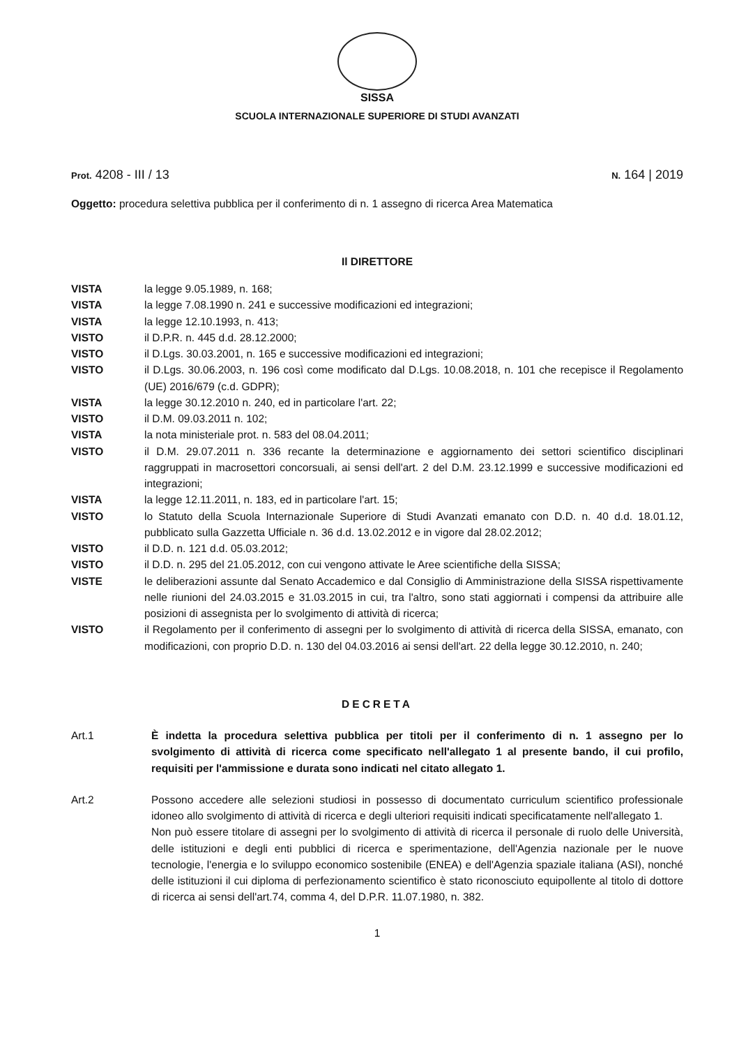SISSA
SCUOLA INTERNAZIONALE SUPERIORE DI STUDI AVANZATI
Prot. 4208 - III / 13 N. 164 | 2019
Oggetto: procedura selettiva pubblica per il conferimento di n. 1 assegno di ricerca Area Matematica
Il DIRETTORE
VISTA la legge 9.05.1989, n. 168;
VISTA la legge 7.08.1990 n. 241 e successive modificazioni ed integrazioni;
VISTA la legge 12.10.1993, n. 413;
VISTO il D.P.R. n. 445 d.d. 28.12.2000;
VISTO il D.Lgs. 30.03.2001, n. 165 e successive modificazioni ed integrazioni;
VISTO il D.Lgs. 30.06.2003, n. 196 così come modificato dal D.Lgs. 10.08.2018, n. 101 che recepisce il Regolamento (UE) 2016/679 (c.d. GDPR);
VISTA la legge 30.12.2010 n. 240, ed in particolare l'art. 22;
VISTO il D.M. 09.03.2011 n. 102;
VISTA la nota ministeriale prot. n. 583 del 08.04.2011;
VISTO il D.M. 29.07.2011 n. 336 recante la determinazione e aggiornamento dei settori scientifico disciplinari raggruppati in macrosettori concorsuali, ai sensi dell'art. 2 del D.M. 23.12.1999 e successive modificazioni ed integrazioni;
VISTA la legge 12.11.2011, n. 183, ed in particolare l'art. 15;
VISTO lo Statuto della Scuola Internazionale Superiore di Studi Avanzati emanato con D.D. n. 40 d.d. 18.01.12, pubblicato sulla Gazzetta Ufficiale n. 36 d.d. 13.02.2012 e in vigore dal 28.02.2012;
VISTO il D.D. n. 121 d.d. 05.03.2012;
VISTO il D.D. n. 295 del 21.05.2012, con cui vengono attivate le Aree scientifiche della SISSA;
VISTE le deliberazioni assunte dal Senato Accademico e dal Consiglio di Amministrazione della SISSA rispettivamente nelle riunioni del 24.03.2015 e 31.03.2015 in cui, tra l'altro, sono stati aggiornati i compensi da attribuire alle posizioni di assegnista per lo svolgimento di attività di ricerca;
VISTO il Regolamento per il conferimento di assegni per lo svolgimento di attività di ricerca della SISSA, emanato, con modificazioni, con proprio D.D. n. 130 del 04.03.2016 ai sensi dell'art. 22 della legge 30.12.2010, n. 240;
DECRETA
Art.1 È indetta la procedura selettiva pubblica per titoli per il conferimento di n. 1 assegno per lo svolgimento di attività di ricerca come specificato nell'allegato 1 al presente bando, il cui profilo, requisiti per l'ammissione e durata sono indicati nel citato allegato 1.
Art.2 Possono accedere alle selezioni studiosi in possesso di documentato curriculum scientifico professionale idoneo allo svolgimento di attività di ricerca e degli ulteriori requisiti indicati specificatamente nell'allegato 1.
Non può essere titolare di assegni per lo svolgimento di attività di ricerca il personale di ruolo delle Università, delle istituzioni e degli enti pubblici di ricerca e sperimentazione, dell'Agenzia nazionale per le nuove tecnologie, l'energia e lo sviluppo economico sostenibile (ENEA) e dell'Agenzia spaziale italiana (ASI), nonché delle istituzioni il cui diploma di perfezionamento scientifico è stato riconosciuto equipollente al titolo di dottore di ricerca ai sensi dell'art.74, comma 4, del D.P.R. 11.07.1980, n. 382.
1